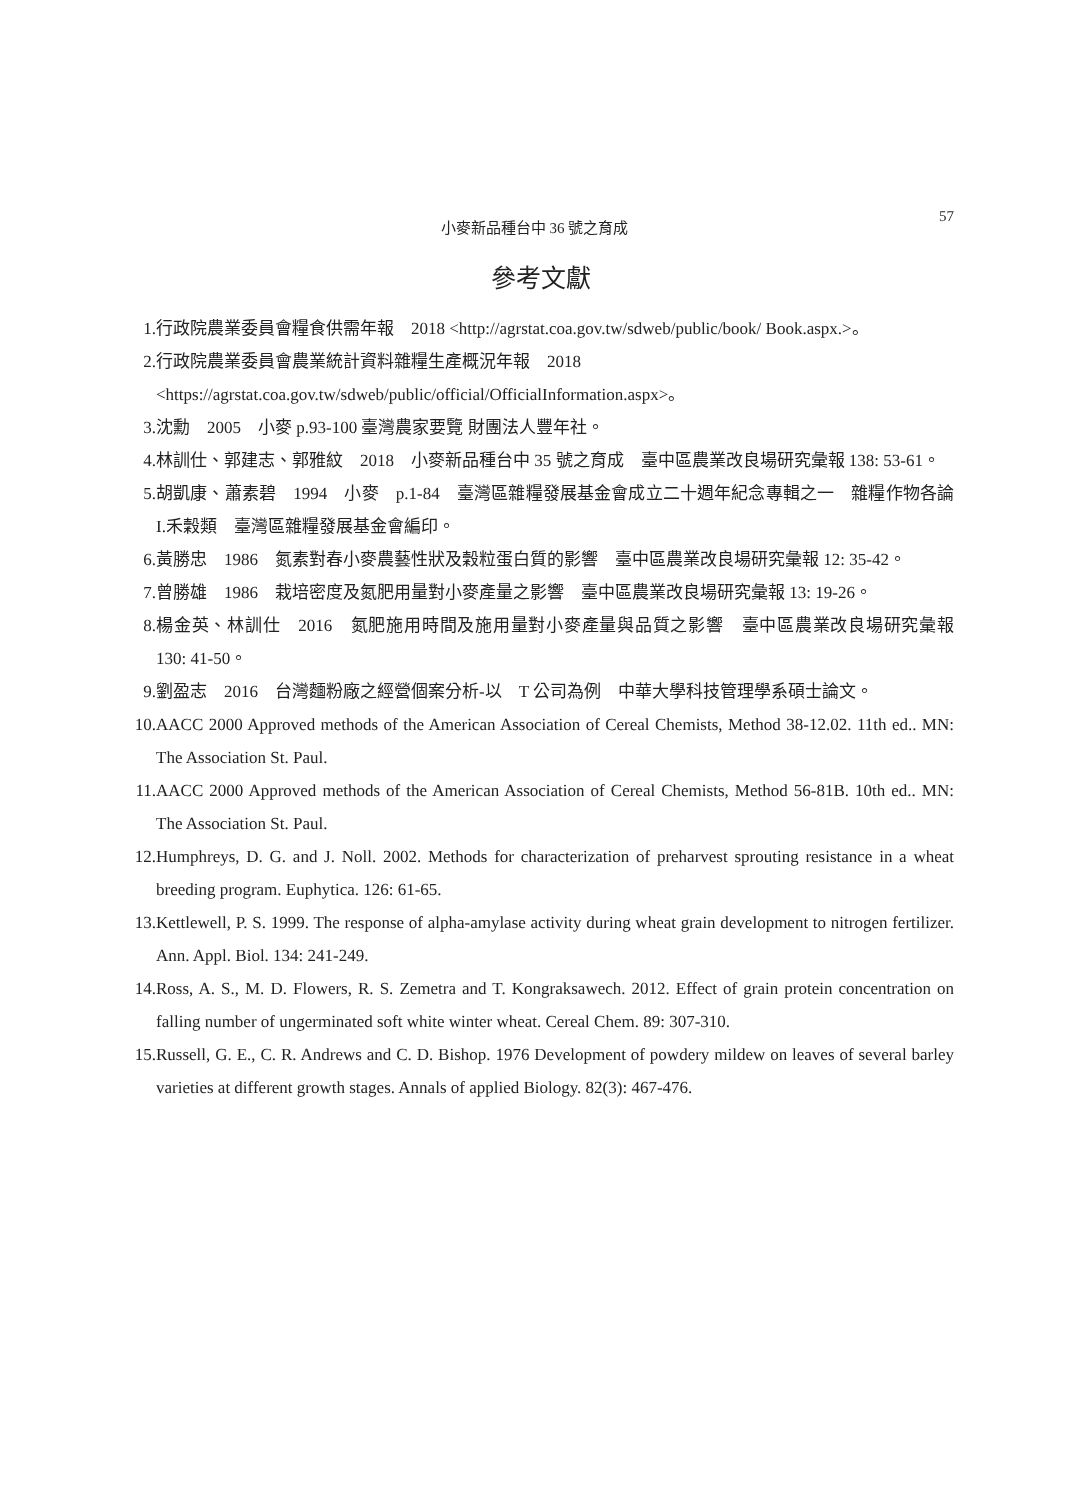小麥新品種台中 36 號之育成 57
參考文獻
1. 行政院農業委員會糧食供需年報　2018 <http://agrstat.coa.gov.tw/sdweb/public/book/ Book.aspx.>。
2. 行政院農業委員會農業統計資料雜糧生產概況年報　2018
<https://agrstat.coa.gov.tw/sdweb/public/official/OfficialInformation.aspx>。
3. 沈勳　2005　小麥 p.93-100 臺灣農家要覽 財團法人豐年社。
4. 林訓仕、郭建志、郭雅紋　2018　小麥新品種台中 35 號之育成　臺中區農業改良場研究彙報 138: 53-61。
5. 胡凱康、蕭素碧　1994　小麥　p.1-84　臺灣區雜糧發展基金會成立二十週年紀念專輯之一　雜糧作物各論 I.禾穀類　臺灣區雜糧發展基金會編印。
6. 黃勝忠　1986　氮素對春小麥農藝性狀及穀粒蛋白質的影響　臺中區農業改良場研究彙報 12: 35-42。
7. 曾勝雄　1986　栽培密度及氮肥用量對小麥產量之影響　臺中區農業改良場研究彙報 13: 19-26。
8. 楊金英、林訓仕　2016　氮肥施用時間及施用量對小麥產量與品質之影響　臺中區農業改良場研究彙報　130: 41-50。
9. 劉盈志　2016　台灣麵粉廠之經營個案分析-以　T 公司為例　中華大學科技管理學系碩士論文。
10. AACC 2000 Approved methods of the American Association of Cereal Chemists, Method 38-12.02. 11th ed.. MN: The Association St. Paul.
11. AACC 2000 Approved methods of the American Association of Cereal Chemists, Method 56-81B. 10th ed.. MN: The Association St. Paul.
12. Humphreys, D. G. and J. Noll. 2002. Methods for characterization of preharvest sprouting resistance in a wheat breeding program. Euphytica. 126: 61-65.
13. Kettlewell, P. S. 1999. The response of alpha-amylase activity during wheat grain development to nitrogen fertilizer. Ann. Appl. Biol. 134: 241-249.
14. Ross, A. S., M. D. Flowers, R. S. Zemetra and T. Kongraksawech. 2012. Effect of grain protein concentration on falling number of ungerminated soft white winter wheat. Cereal Chem. 89: 307-310.
15. Russell, G. E., C. R. Andrews and C. D. Bishop. 1976 Development of powdery mildew on leaves of several barley varieties at different growth stages. Annals of applied Biology. 82(3): 467-476.